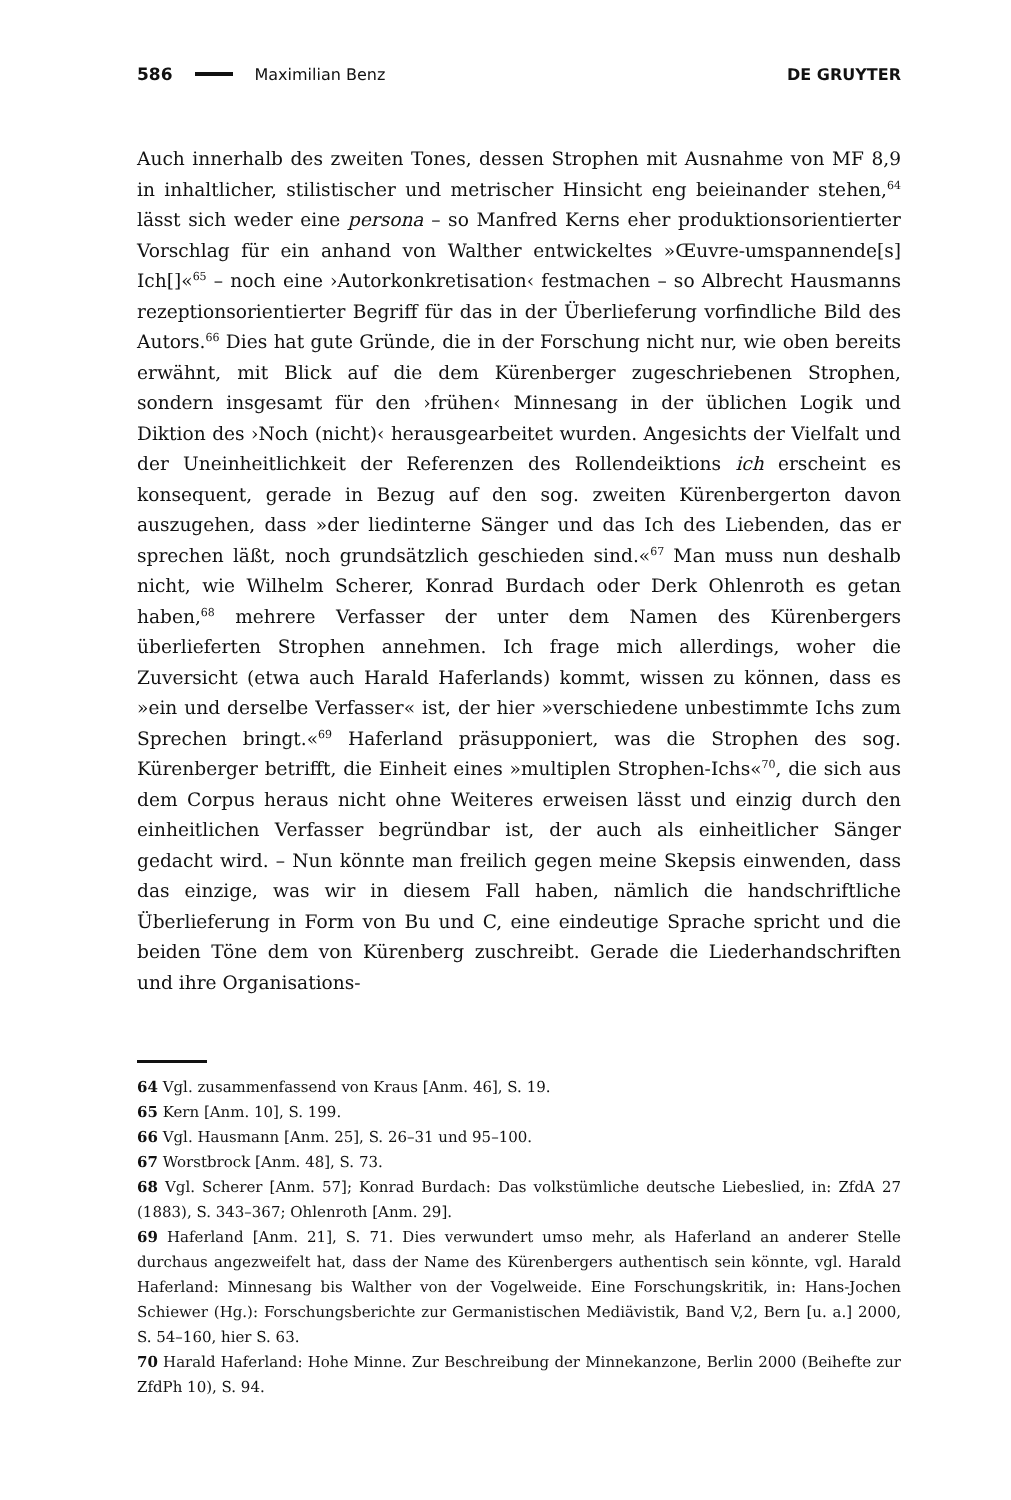586 Maximilian Benz DE GRUYTER
Auch innerhalb des zweiten Tones, dessen Strophen mit Ausnahme von MF 8,9 in inhaltlicher, stilistischer und metrischer Hinsicht eng beieinander stehen,<sup>64</sup> lässt sich weder eine persona – so Manfred Kerns eher produktionsorientierter Vorschlag für ein anhand von Walther entwickeltes »Œuvre-umspannende[s] Ich[]«<sup>65</sup> – noch eine ›Autorkonkretisation‹ festmachen – so Albrecht Hausmanns rezeptionsorientierter Begriff für das in der Überlieferung vorfindliche Bild des Autors.<sup>66</sup> Dies hat gute Gründe, die in der Forschung nicht nur, wie oben bereits erwähnt, mit Blick auf die dem Kürenberger zugeschriebenen Strophen, sondern insgesamt für den ›frühen‹ Minnesang in der üblichen Logik und Diktion des ›Noch (nicht)‹ herausgearbeitet wurden. Angesichts der Vielfalt und der Uneinheitlichkeit der Referenzen des Rollendeiktions ich erscheint es konsequent, gerade in Bezug auf den sog. zweiten Kürenbergerton davon auszugehen, dass »der liedinterne Sänger und das Ich des Liebenden, das er sprechen läßt, noch grundsätzlich geschieden sind.«<sup>67</sup> Man muss nun deshalb nicht, wie Wilhelm Scherer, Konrad Burdach oder Derk Ohlenroth es getan haben,<sup>68</sup> mehrere Verfasser der unter dem Namen des Kürenbergers überlieferten Strophen annehmen. Ich frage mich allerdings, woher die Zuversicht (etwa auch Harald Haferlands) kommt, wissen zu können, dass es »ein und derselbe Verfasser« ist, der hier »verschiedene unbestimmte Ichs zum Sprechen bringt.«<sup>69</sup> Haferland präsupponiert, was die Strophen des sog. Kürenberger betrifft, die Einheit eines »multiplen Strophen-Ichs«<sup>70</sup>, die sich aus dem Corpus heraus nicht ohne Weiteres erweisen lässt und einzig durch den einheitlichen Verfasser begründbar ist, der auch als einheitlicher Sänger gedacht wird. – Nun könnte man freilich gegen meine Skepsis einwenden, dass das einzige, was wir in diesem Fall haben, nämlich die handschriftliche Überlieferung in Form von Bu und C, eine eindeutige Sprache spricht und die beiden Töne dem von Kürenberg zuschreibt. Gerade die Liederhandschriften und ihre Organisations-
64 Vgl. zusammenfassend von Kraus [Anm. 46], S. 19.
65 Kern [Anm. 10], S. 199.
66 Vgl. Hausmann [Anm. 25], S. 26–31 und 95–100.
67 Worstbrock [Anm. 48], S. 73.
68 Vgl. Scherer [Anm. 57]; Konrad Burdach: Das volkstümliche deutsche Liebeslied, in: ZfdA 27 (1883), S. 343–367; Ohlenroth [Anm. 29].
69 Haferland [Anm. 21], S. 71. Dies verwundert umso mehr, als Haferland an anderer Stelle durchaus angezweifelt hat, dass der Name des Kürenbergers authentisch sein könnte, vgl. Harald Haferland: Minnesang bis Walther von der Vogelweide. Eine Forschungskritik, in: Hans-Jochen Schiewer (Hg.): Forschungsberichte zur Germanistischen Mediävistik, Band V,2, Bern [u. a.] 2000, S. 54–160, hier S. 63.
70 Harald Haferland: Hohe Minne. Zur Beschreibung der Minnekanzone, Berlin 2000 (Beihefte zur ZfdPh 10), S. 94.